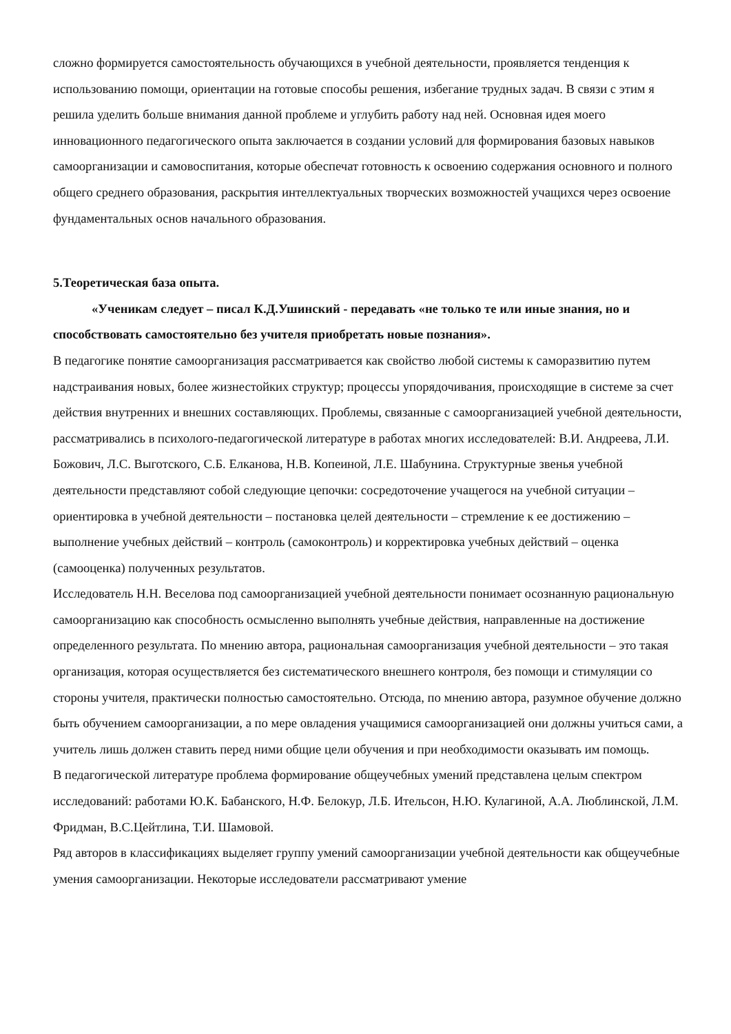сложно формируется самостоятельность обучающихся в учебной деятельности, проявляется тенденция к использованию помощи, ориентации на готовые способы решения, избегание трудных задач. В связи с этим я решила уделить больше внимания данной проблеме и углубить работу над ней. Основная идея моего инновационного педагогического опыта заключается в создании условий для формирования базовых навыков самоорганизации и самовоспитания, которые обеспечат готовность к освоению содержания основного и полного общего среднего образования, раскрытия интеллектуальных творческих возможностей учащихся через освоение фундаментальных основ начального образования.
5.Теоретическая база опыта.
«Ученикам следует – писал К.Д.Ушинский - передавать «не только те или иные знания, но и способствовать самостоятельно без учителя приобретать новые познания».
В педагогике понятие самоорганизация рассматривается как свойство любой системы к саморазвитию путем надстраивания новых, более жизнестойких структур; процессы упорядочивания, происходящие в системе за счет действия внутренних и внешних составляющих. Проблемы, связанные с самоорганизацией учебной деятельности, рассматривались в психолого-педагогической литературе в работах многих исследователей: В.И. Андреева, Л.И. Божович, Л.С. Выготского, С.Б. Елканова, Н.В. Копеиной, Л.Е. Шабунина. Структурные звенья учебной деятельности представляют собой следующие цепочки: сосредоточение учащегося на учебной ситуации – ориентировка в учебной деятельности – постановка целей деятельности – стремление к ее достижению – выполнение учебных действий – контроль (самоконтроль) и корректировка учебных действий – оценка (самооценка) полученных результатов.
Исследователь Н.Н. Веселова под самоорганизацией учебной деятельности понимает осознанную рациональную самоорганизацию как способность осмысленно выполнять учебные действия, направленные на достижение определенного результата. По мнению автора, рациональная самоорганизация учебной деятельности – это такая организация, которая осуществляется без систематического внешнего контроля, без помощи и стимуляции со стороны учителя, практически полностью самостоятельно. Отсюда, по мнению автора, разумное обучение должно быть обучением самоорганизации, а по мере овладения учащимися самоорганизацией они должны учиться сами, а учитель лишь должен ставить перед ними общие цели обучения и при необходимости оказывать им помощь.
В педагогической литературе проблема формирование общеучебных умений представлена целым спектром исследований: работами Ю.К. Бабанского, Н.Ф. Белокур, Л.Б. Ительсон, Н.Ю. Кулагиной, А.А. Люблинской, Л.М. Фридман, В.С.Цейтлина, Т.И. Шамовой.
Ряд авторов в классификациях выделяет группу умений самоорганизации учебной деятельности как общеучебные умения самоорганизации. Некоторые исследователи рассматривают умение